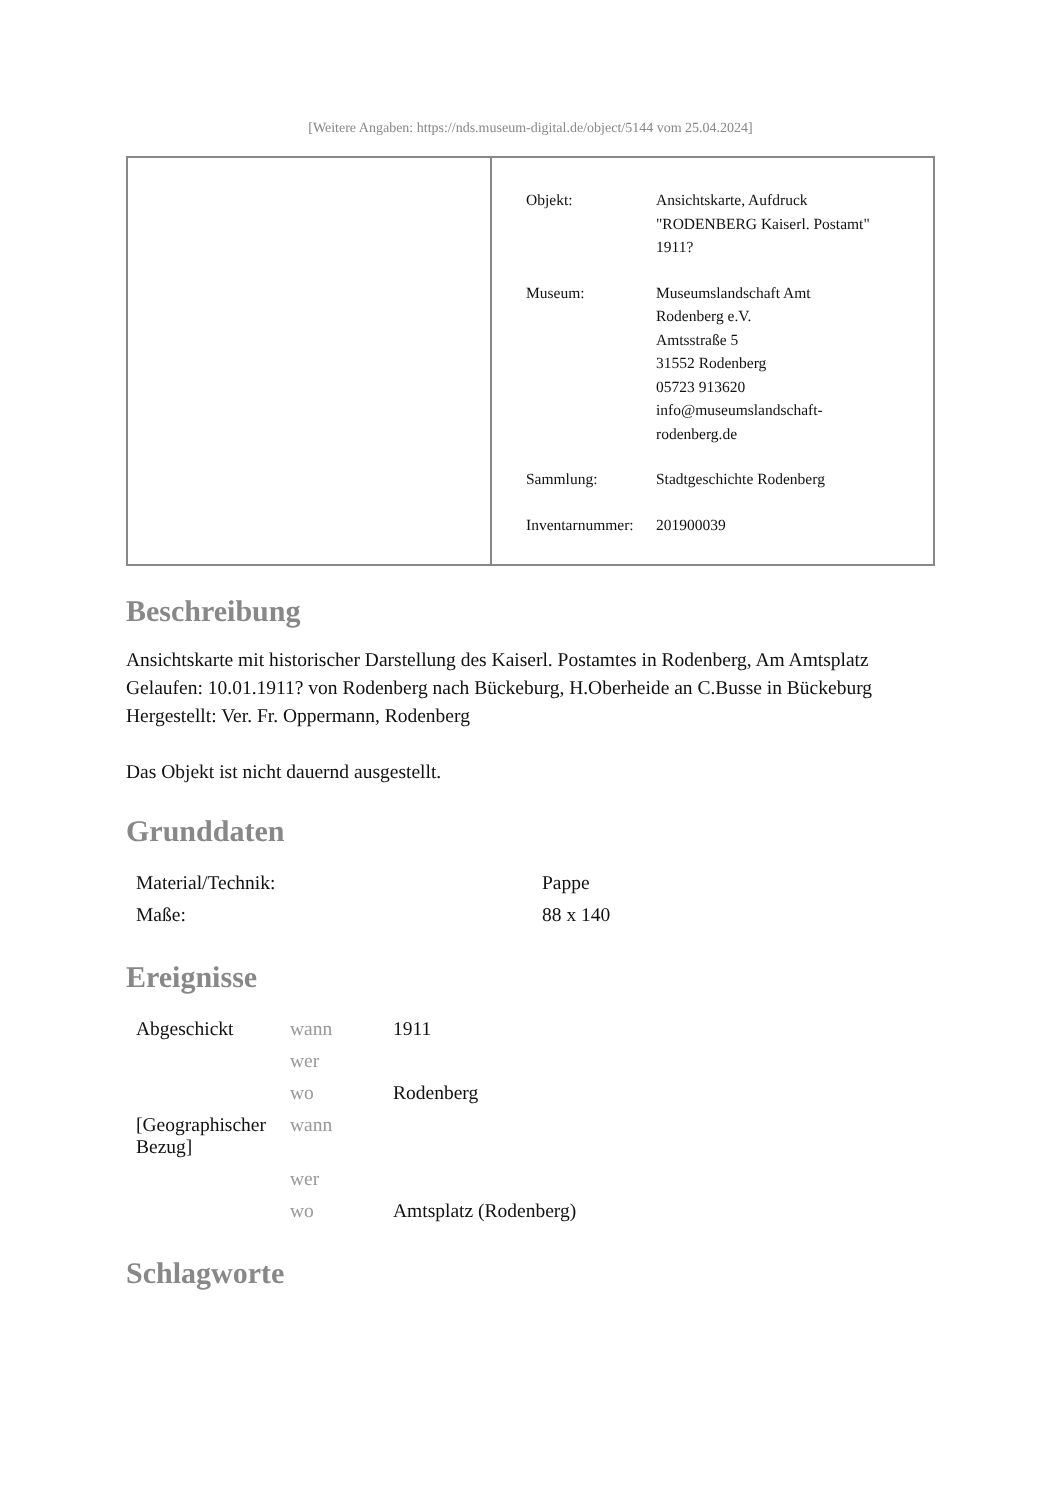[Weitere Angaben: https://nds.museum-digital.de/object/5144 vom 25.04.2024]
| Objekt: | Ansichtskarte, Aufdruck "RODENBERG Kaiserl. Postamt" 1911? |
| Museum: | Museumslandschaft Amt Rodenberg e.V. Amtsstraße 5 31552 Rodenberg 05723 913620 info@museumslandschaft- rodenberg.de |
| Sammlung: | Stadtgeschichte Rodenberg |
| Inventarnummer: | 201900039 |
Beschreibung
Ansichtskarte mit historischer Darstellung des Kaiserl. Postamtes in Rodenberg, Am Amtsplatz
Gelaufen: 10.01.1911? von Rodenberg nach Bückeburg, H.Oberheide an C.Busse in Bückeburg
Hergestellt: Ver. Fr. Oppermann, Rodenberg
Das Objekt ist nicht dauernd ausgestellt.
Grunddaten
| Material/Technik: | Pappe |
| Maße: | 88 x 140 |
Ereignisse
| Abgeschickt | wann | 1911 |
| | wer | |
| | wo | Rodenberg |
| [Geographischer Bezug] | wann | |
| | wer | |
| | wo | Amtsplatz (Rodenberg) |
Schlagworte